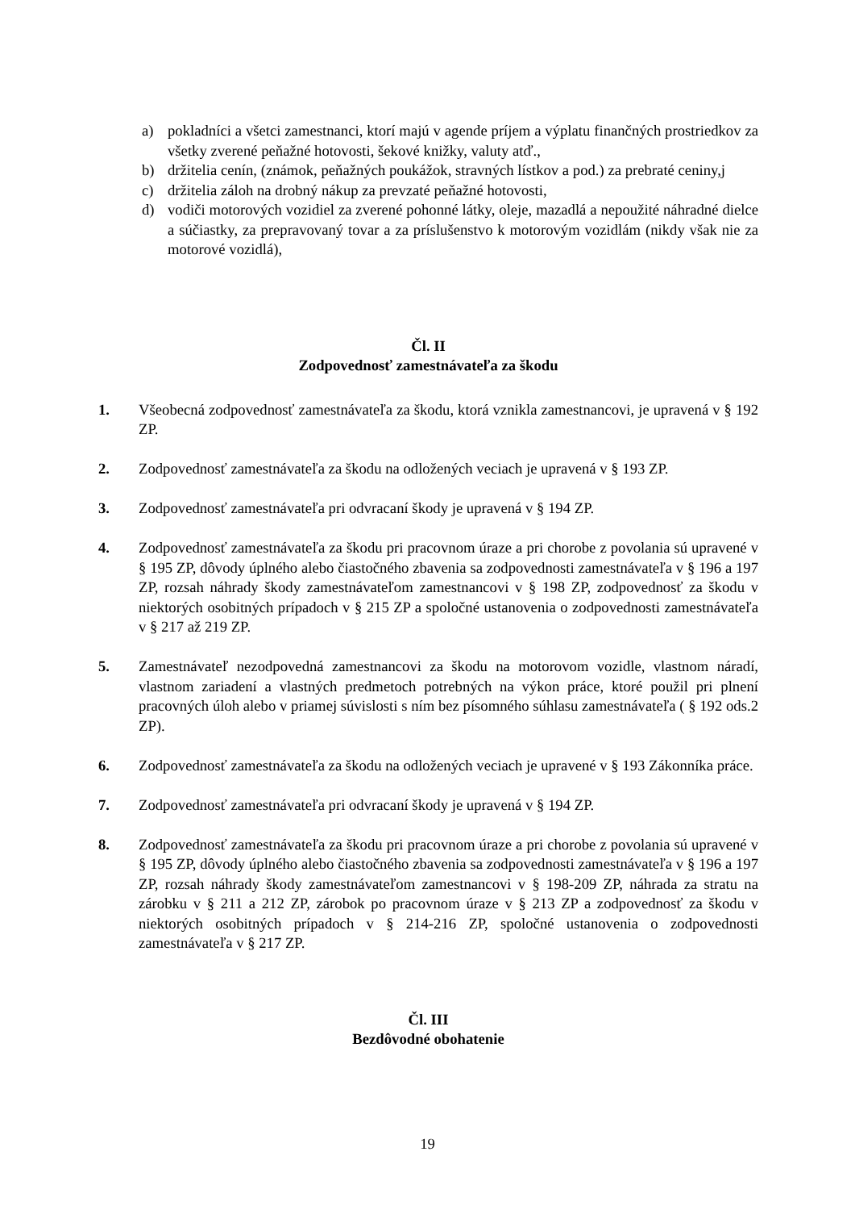a) pokladníci a všetci zamestnanci, ktorí majú v agende príjem a výplatu finančných prostriedkov za všetky zverené peňažné hotovosti, šekové knižky, valuty atď.,
b) držitelia cenín, (známok, peňažných poukážok, stravných lístkov a pod.) za prebraté ceniny,j
c) držitelia záloh na drobný nákup za prevzaté peňažné hotovosti,
d) vodiči motorových vozidiel za zverené pohonné látky, oleje, mazadlá a nepoužité náhradné dielce a súčiastky, za prepravovaný tovar a za príslušenstvo k motorovým vozidlám (nikdy však nie za motorové vozidlá),
Čl. II
Zodpovednosť zamestnávateľa za škodu
1. Všeobecná zodpovednosť zamestnávateľa za škodu, ktorá vznikla zamestnancovi, je upravená v § 192 ZP.
2. Zodpovednosť zamestnávateľa za škodu na odložených veciach je upravená v § 193 ZP.
3. Zodpovednosť zamestnávateľa pri odvracaní škody je upravená v § 194 ZP.
4. Zodpovednosť zamestnávateľa za škodu pri pracovnom úraze a pri chorobe z povolania sú upravené v § 195 ZP, dôvody úplného alebo čiastočného zbavenia sa zodpovednosti zamestnávateľa v § 196 a 197 ZP, rozsah náhrady škody zamestnávateľom zamestnancovi v § 198 ZP, zodpovednosť za škodu v niektorých osobitných prípadoch v § 215 ZP a spoločné ustanovenia o zodpovednosti zamestnávateľa v § 217 až 219 ZP.
5. Zamestnávateľ nezodpovedná zamestnancovi za škodu na motorovom vozidle, vlastnom náradí, vlastnom zariadení a vlastných predmetoch potrebných na výkon práce, ktoré použil pri plnení pracovných úloh alebo v priamej súvislosti s ním bez písomného súhlasu zamestnávateľa ( § 192 ods.2 ZP).
6. Zodpovednosť zamestnávateľa za škodu na odložených veciach je upravené v § 193 Zákonníka práce.
7. Zodpovednosť zamestnávateľa pri odvracaní škody je upravená v § 194 ZP.
8. Zodpovednosť zamestnávateľa za škodu pri pracovnom úraze a pri chorobe z povolania sú upravené v § 195 ZP, dôvody úplného alebo čiastočného zbavenia sa zodpovednosti zamestnávateľa v § 196 a 197 ZP, rozsah náhrady škody zamestnávateľom zamestnancovi v § 198-209 ZP, náhrada za stratu na zárobku v § 211 a 212 ZP, zárobok po pracovnom úraze v § 213 ZP a zodpovednosť za škodu v niektorých osobitných prípadoch v § 214-216 ZP, spoločné ustanovenia o zodpovednosti zamestnávateľa v § 217 ZP.
Čl. III
Bezdôvodné obohatenie
19